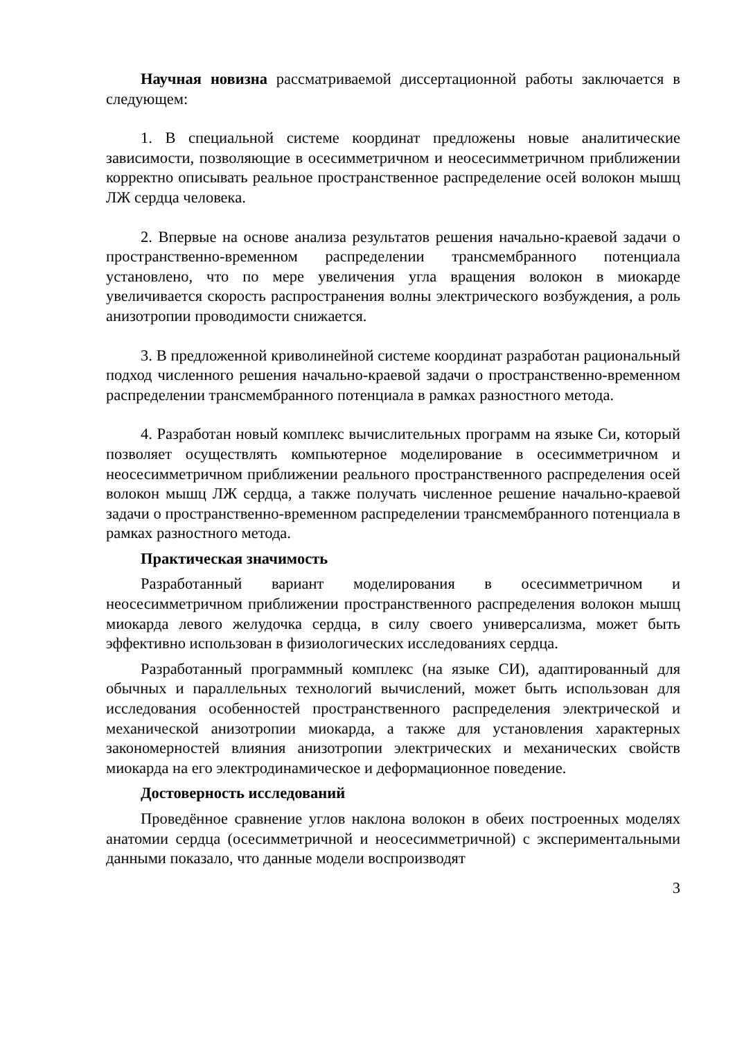Научная новизна рассматриваемой диссертационной работы заключается в следующем:
1. В специальной системе координат предложены новые аналитические зависимости, позволяющие в осесимметричном и неосесимметричном приближении корректно описывать реальное пространственное распределение осей волокон мышц ЛЖ сердца человека.
2. Впервые на основе анализа результатов решения начально-краевой задачи о пространственно-временном распределении трансмембранного потенциала установлено, что по мере увеличения угла вращения волокон в миокарде увеличивается скорость распространения волны электрического возбуждения, а роль анизотропии проводимости снижается.
3. В предложенной криволинейной системе координат разработан рациональный подход численного решения начально-краевой задачи о пространственно-временном распределении трансмембранного потенциала в рамках разностного метода.
4. Разработан новый комплекс вычислительных программ на языке Си, который позволяет осуществлять компьютерное моделирование в осесимметричном и неосесимметричном приближении реального пространственного распределения осей волокон мышц ЛЖ сердца, а также получать численное решение начально-краевой задачи о пространственно-временном распределении трансмембранного потенциала в рамках разностного метода.
Практическая значимость
Разработанный вариант моделирования в осесимметричном и неосесимметричном приближении пространственного распределения волокон мышц миокарда левого желудочка сердца, в силу своего универсализма, может быть эффективно использован в физиологических исследованиях сердца.
Разработанный программный комплекс (на языке СИ), адаптированный для обычных и параллельных технологий вычислений, может быть использован для исследования особенностей пространственного распределения электрической и механической анизотропии миокарда, а также для установления характерных закономерностей влияния анизотропии электрических и механических свойств миокарда на его электродинамическое и деформационное поведение.
Достоверность исследований
Проведённое сравнение углов наклона волокон в обеих построенных моделях анатомии сердца (осесимметричной и неосесимметричной) с экспериментальными данными показало, что данные модели воспроизводят
3